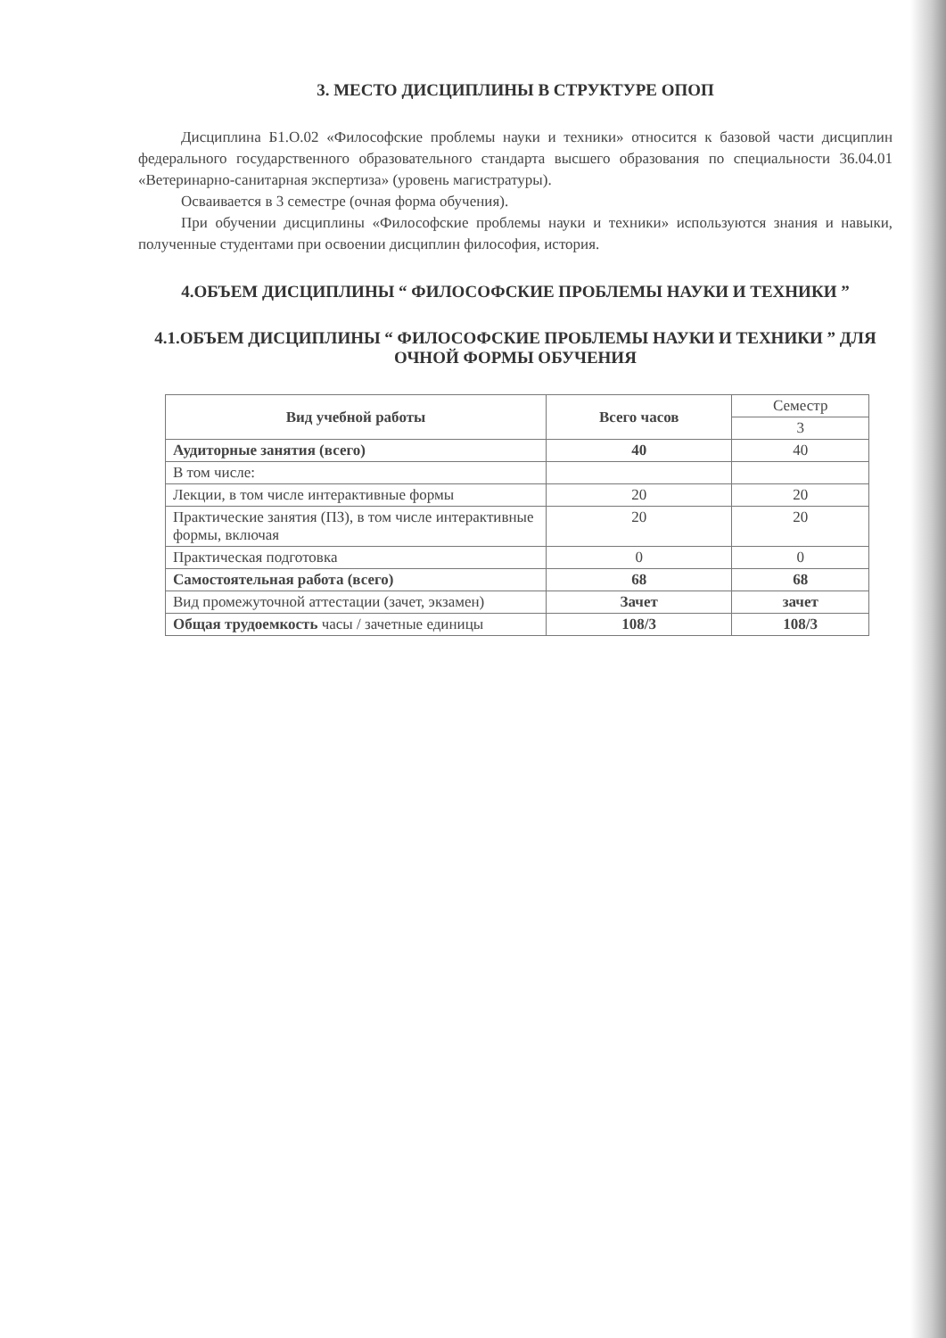3. МЕСТО ДИСЦИПЛИНЫ В СТРУКТУРЕ ОПОП
Дисциплина Б1.О.02 «Философские проблемы науки и техники» относится к базовой части дисциплин федерального государственного образовательного стандарта высшего образования по специальности 36.04.01 «Ветеринарно-санитарная экспертиза» (уровень магистратуры).
Осваивается в 3 семестре (очная форма обучения).
При обучении дисциплины «Философские проблемы науки и техники» используются знания и навыки, полученные студентами при освоении дисциплин философия, история.
4.ОБЪЕМ ДИСЦИПЛИНЫ “ ФИЛОСОФСКИЕ ПРОБЛЕМЫ НАУКИ И ТЕХНИКИ ”
4.1.ОБЪЕМ ДИСЦИПЛИНЫ “ ФИЛОСОФСКИЕ ПРОБЛЕМЫ НАУКИ И ТЕХНИКИ ” ДЛЯ ОЧНОЙ ФОРМЫ ОБУЧЕНИЯ
| Вид учебной работы | Всего часов | Семестр |
| | | 3 |
| Аудиторные занятия (всего) | 40 | 40 |
| В том числе: | | |
| Лекции, в том числе интерактивные формы | 20 | 20 |
| Практические занятия (ПЗ), в том числе интерактивные формы, включая | 20 | 20 |
| Практическая подготовка | 0 | 0 |
| Самостоятельная работа (всего) | 68 | 68 |
| Вид промежуточной аттестации (зачет, экзамен) | Зачет | зачет |
| Общая трудоемкость часы / зачетные единицы | 108/3 | 108/3 |